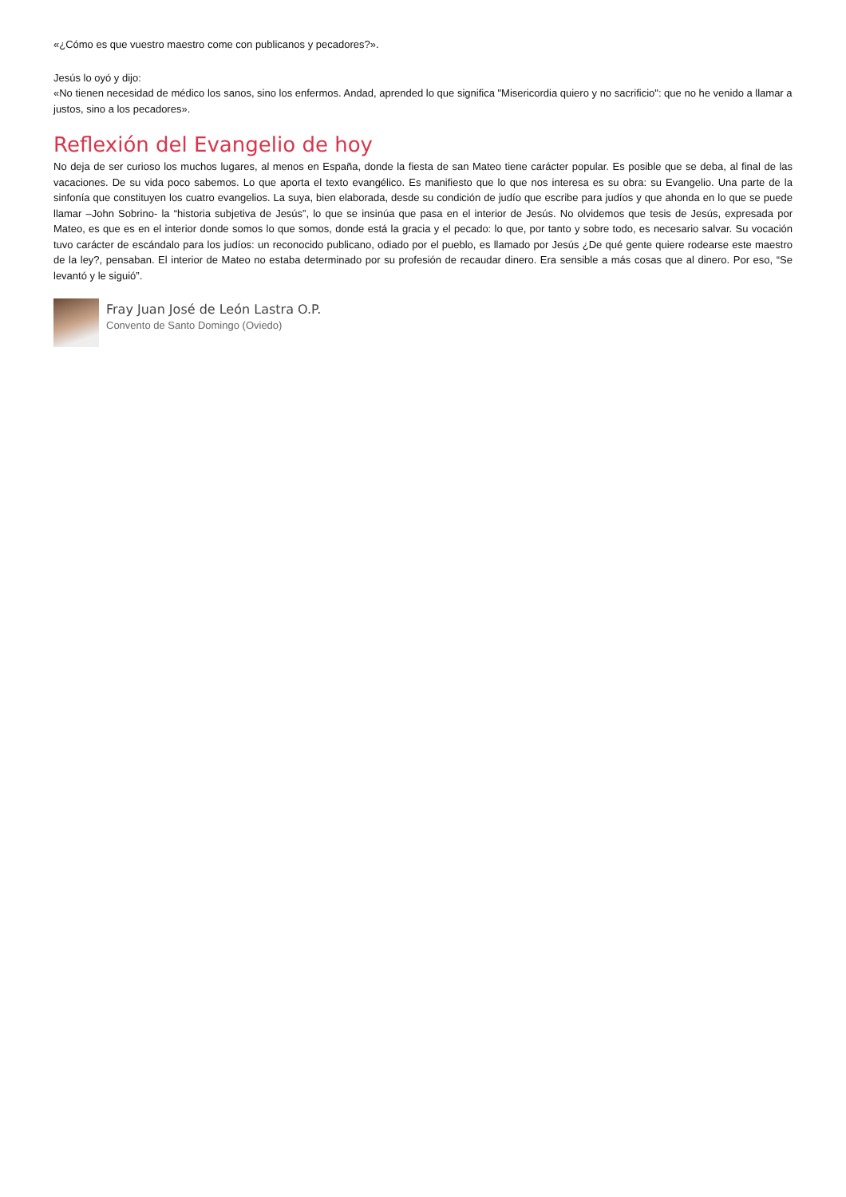«¿Cómo es que vuestro maestro come con publicanos y pecadores?».
Jesús lo oyó y dijo:
«No tienen necesidad de médico los sanos, sino los enfermos. Andad, aprended lo que significa "Misericordia quiero y no sacrificio": que no he venido a llamar a justos, sino a los pecadores».
Reflexión del Evangelio de hoy
No deja de ser curioso los muchos lugares, al menos en España, donde la fiesta de san Mateo tiene carácter popular. Es posible que se deba, al final de las vacaciones. De su vida poco sabemos. Lo que aporta el texto evangélico. Es manifiesto que lo que nos interesa es su obra: su Evangelio. Una parte de la sinfonía que constituyen los cuatro evangelios. La suya, bien elaborada, desde su condición de judío que escribe para judíos y que ahonda en lo que se puede llamar –John Sobrino- la “historia subjetiva de Jesús”, lo que se insinúa que pasa en el interior de Jesús. No olvidemos que tesis de Jesús, expresada por Mateo, es que es en el interior donde somos lo que somos, donde está la gracia y el pecado: lo que, por tanto y sobre todo, es necesario salvar. Su vocación tuvo carácter de escándalo para los judíos: un reconocido publicano, odiado por el pueblo, es llamado por Jesús ¿De qué gente quiere rodearse este maestro de la ley?, pensaban. El interior de Mateo no estaba determinado por su profesión de recaudar dinero. Era sensible a más cosas que al dinero. Por eso, “Se levantó y le siguió”.
Fray Juan José de León Lastra O.P.
Convento de Santo Domingo (Oviedo)